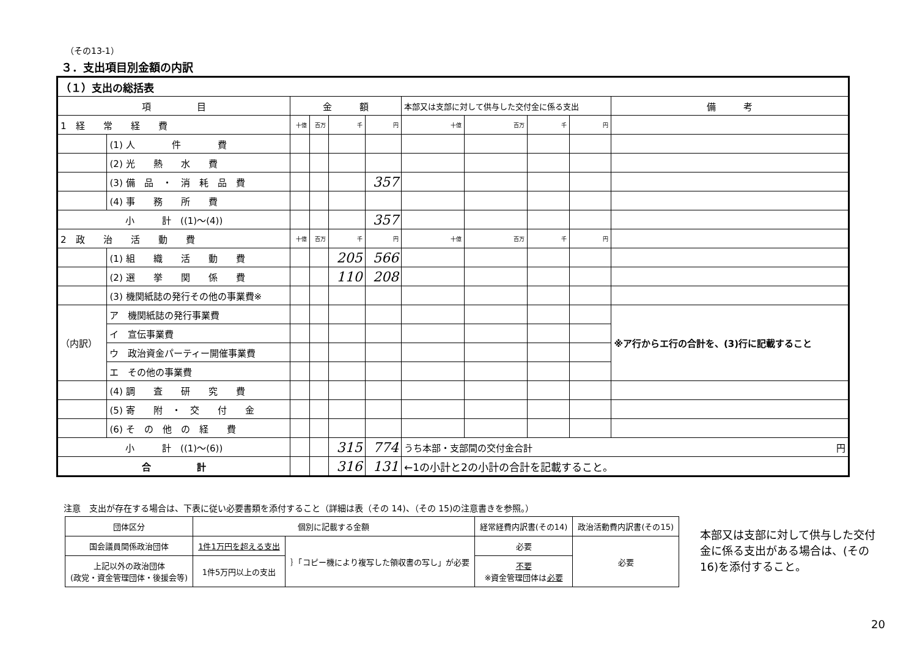（その13-1）
３．支出項目別金額の内訳
| （１）支出の総括表 | | | | | | | | | | |
| 項 目 | | 金 額 | | | | 本部又は支部に対して供与した交付金に係る支出 | | | | 備 考 |
| 1 経 常 経 費 | | 十億 | 百万 | 千 | 円 | 十億 | 百万 | 千 | 円 | |
| | (1) 人 件 費 | | | | | | | | | |
| | (2) 光 熱 水 費 | | | | | | | | | |
| | (3) 備 品 ・ 消 耗 品 費 | | | | 357 | | | | | |
| | (4) 事 務 所 費 | | | | | | | | | |
| 小 計 ((1)～(4)) | | | | | 357 | | | | | |
| 2 政 治 活 動 費 | | 十億 | 百万 | 千 | 円 | 十億 | 百万 | 千 | 円 | |
| | (1) 組 織 活 動 費 | | | 205 | 566 | | | | | |
| | (2) 選 挙 関 係 費 | | | 110 | 208 | | | | | |
| | (3) 機関紙誌の発行その他の事業費※ | | | | | | | | | |
| （内訳） | ア 機関紙誌の発行事業費 | | | | | | | | | ※ア行からエ行の合計を、(3)行に記載すること |
| | イ 宣伝事業費 | | | | | | | | | |
| | ウ 政治資金パーティー開催事業費 | | | | | | | | | |
| | エ その他の事業費 | | | | | | | | | |
| | (4) 調 査 研 究 費 | | | | | | | | | |
| | (5) 寄 附 ・ 交 付 金 | | | | | | | | | |
| | (6) そ の 他 の 経 費 | | | | | | | | | |
| 小 計 ((1)～(6)) | | | | 315 | 774 | うち本部・支部間の交付金合計 円 | | | | |
| 合 計 | | | | 316 | 131 | ←1の小計と2の小計の合計を記載すること。 | | | | |
注意　支出が存在する場合は、下表に従い必要書類を添付すること（詳細は表（その 14)、（その 15)の注意書きを参照。）
| 団体区分 | 個別に記載する金額 | | 経常経費内訳書(その14) | 政治活動費内訳書(その15) |
| --- | --- | --- | --- | --- |
| 国会議員関係政治団体 | 1件1万円を超える支出 | ｝「コピー機により複写した領収書の写し」が必要 | 必要 | 必要 |
| 上記以外の政治団体 (政党・資金管理団体・後援会等) | 1件5万円以上の支出 | | 不要 ※資金管理団体は 必要 | |
本部又は支部に対して供与した交付金に係る支出がある場合は、(その16)を添付すること。
20